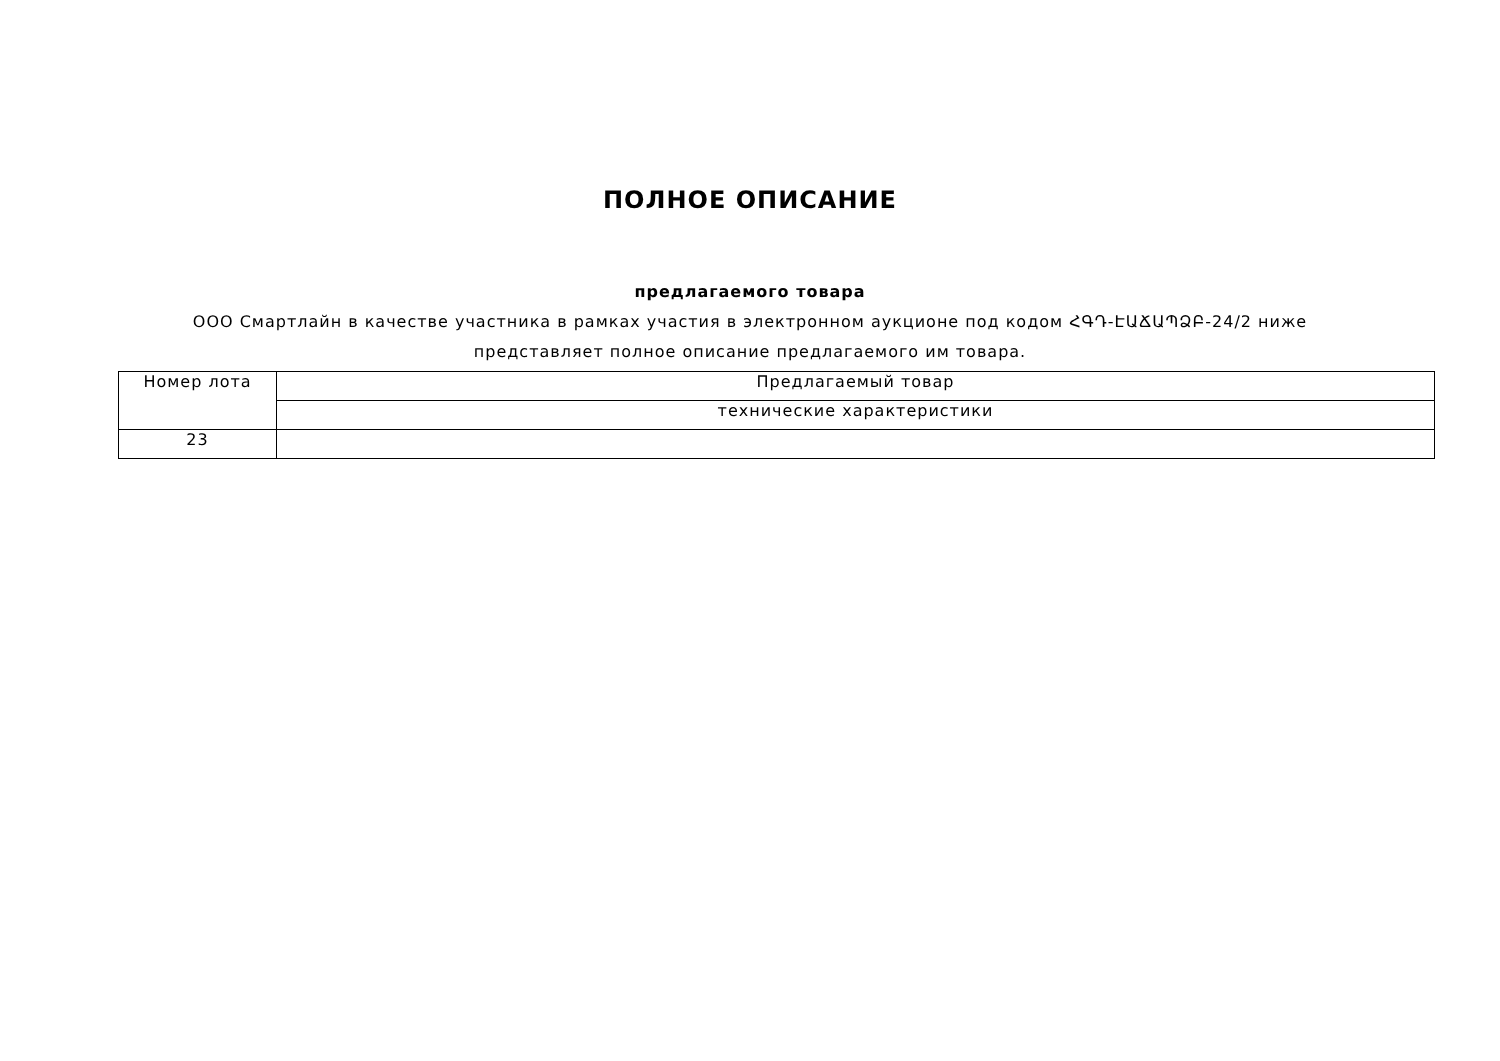ПОЛНОЕ ОПИСАНИЕ
предлагаемого товара
ООО Смартлайн в качестве участника в рамках участия в электронном аукционе под кодом ՀԳԴ-ԷԱՃԱՊՁԲ-24/2 ниже представляет полное описание предлагаемого им товара.
| Номер лота | Предлагаемый товар |
| | технические характеристики |
| 23 | |